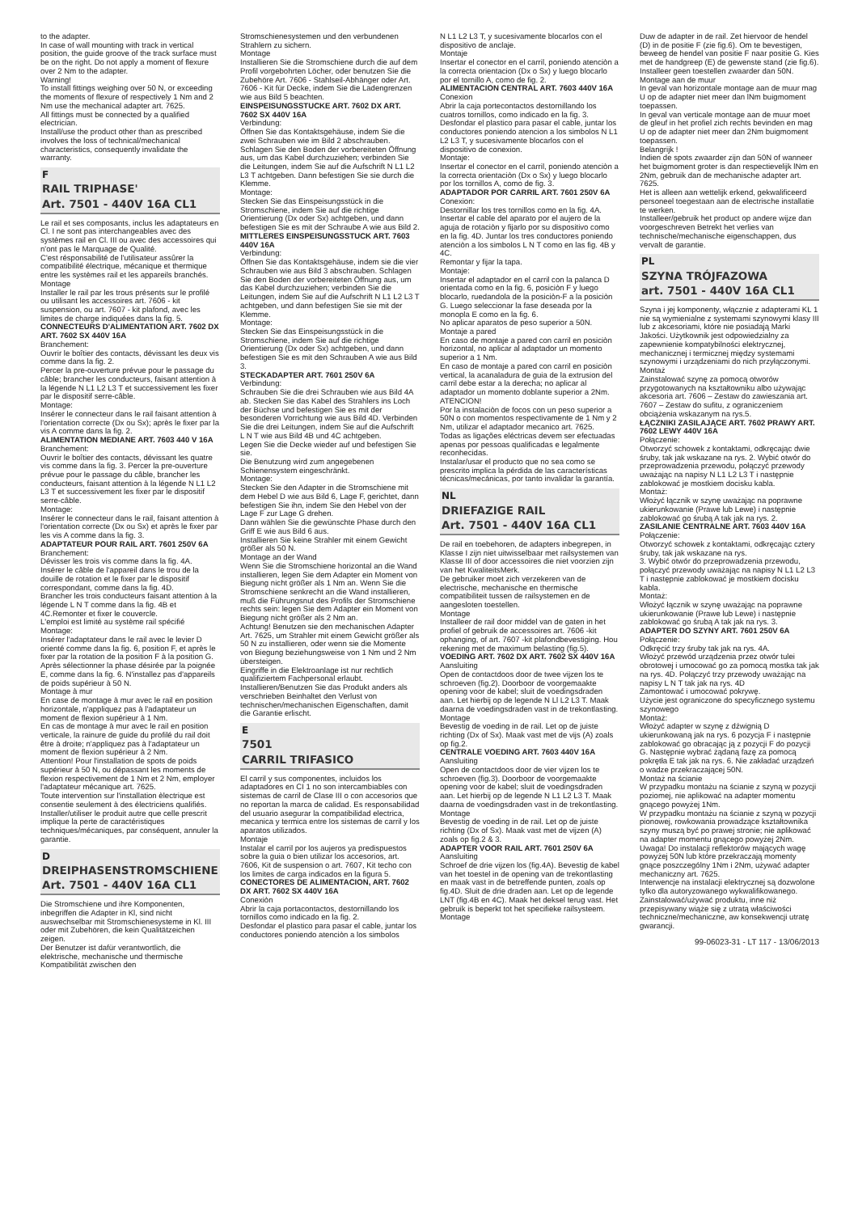to the adapter.
In case of wall mounting with track in vertical position, the guide groove of the track surface must be on the right. Do not apply a moment of flexure over 2 Nm to the adapter.
Warning!
To install fittings weighing over 50 N, or exceeding the moments of flexure of respectively 1 Nm and 2 Nm use the mechanical adapter art. 7625.
All fittings must be connected by a qualified electrician.
Install/use the product other than as prescribed involves the loss of technical/mechanical characteristics, consequently invalidate the warranty.
F
RAIL TRIPHASE'
Art. 7501 - 440V 16A CL1
Le rail et ses composants, inclus les adaptateurs en Cl. I ne sont pas interchangeables avec des systèmes rail en Cl. III ou avec des accessoires qui n'ont pas le Marquage de Qualité.
C'est résponsabilité de l'utilisateur assûrer la compatibilité électrique, mécanique et thermique entre les systèmes rail et les appareils branchés.
Montage
Installer le rail par les trous présents sur le profilé ou utilisant les accessoires art. 7606 - kit suspension, ou art. 7607 - kit plafond, avec les limites de charge indiquées dans la fig. 5.
CONNECTEURS D'ALIMENTATION ART. 7602 DX ART. 7602 SX 440V 16A
Branchement:
Ouvrir le boîtier des contacts, dévissant les deux vis comme dans la fig. 2.
Percer la pre-ouverture prévue pour le passage du câble; brancher les conducteurs, faisant attention à la légende N L1 L2 L3 T et successivement les fixer par le dispositif serre-câble.
Montage:
Insérer le connecteur dans le rail faisant attention à l'orientation correcte (Dx ou Sx); après le fixer par la vis A comme dans la fig. 2.
ALIMENTATION MEDIANE ART. 7603 440 V 16A
Branchement:
Ouvrir le boîtier des contacts, dévissant les quatre vis comme dans la fig. 3. Percer la pre-ouverture prévue pour le passage du câble, brancher les conducteurs, faisant attention à la légende N L1 L2 L3 T et successivement les fixer par le dispositif serre-câble.
Montage:
Insérer le connecteur dans le rail, faisant attention à l'orientation correcte (Dx ou Sx) et après le fixer par les vis A comme dans la fig. 3.
ADAPTATEUR POUR RAIL ART. 7601 250V 6A
Branchement:
Dévisser les trois vis comme dans la fig. 4A.
Insérer le câble de l'appareil dans le trou de la douille de rotation et le fixer par le dispositif correspondant, comme dans la fig. 4D.
Brancher les trois conducteurs faisant attention à la légende L N T comme dans la fig. 4B et 4C.Remonter et fixer le couvercle.
L'emploi est limité au système rail spécifié
Montage:
Insérer l'adaptateur dans le rail avec le levier D orienté comme dans la fig. 6, position F, et après le fixer par la rotation de la position F à la position G. Après sélectionner la phase désirée par la poignée E, comme dans la fig. 6. N'installez pas d'appareils de poids supérieur à 50 N.
Montage à mur
En case de montage à mur avec le rail en position horizontale, n'appliquez pas à l'adaptateur un moment de flexion supérieur à 1 Nm.
En cas de montage à mur avec le rail en position verticale, la rainure de guide du profilé du rail doit être à droite; n'appliquez pas à l'adaptateur un moment de flexion supérieur à 2 Nm.
Attention! Pour l'installation de spots de poids supérieur à 50 N, ou dépassant les moments de flexion respectivement de 1 Nm et 2 Nm, employer l'adaptateur mécanique art. 7625.
Toute intervention sur l'installation èlectrique est consentie seulement à des électriciens qualifiés.
Installer/utiliser le produit autre que celle prescrit implique la perte de caractéristiques techniques/mécaniques, par conséquent, annuler la garantie.
D
DREIPHASENSTROMSCHIENE
Art. 7501 - 440V 16A CL1
Die Stromschiene und ihre Komponenten, inbegriffen die Adapter in Kl, sind nicht auswechselbar mit Stromschienesysteme in Kl. III oder mit Zubehören, die kein Qualitätzeichen zeigen.
Der Benutzer ist dafür verantwortlich, die elektrische, mechanische und thermische Kompatibilität zwischen den
Stromschienesystemen und den verbundenen Strahlern zu sichern.
Montage
Installieren Sie die Stromschiene durch die auf dem Profil vorgebohrten Löcher, oder benutzen Sie die Zubehöre Art. 7606 - Stahlseil-Abhänger oder Art. 7606 - Kit für Decke, indem Sie die Ladengrenzen wie aus Bild 5 beachten.
EINSPEISUNGSSTUCKE ART. 7602 DX ART. 7602 SX 440V 16A
Verbindung:
Öffnen Sie das Kontaktsgehäuse, indem Sie die zwei Schrauben wie im Bild 2 abschrauben. Schlagen Sie den Boden der vorbereiteten Öffnung aus, um das Kabel durchzuziehen; verbinden Sie die Leitungen, indem Sie auf die Aufschrift N L1 L2 L3 T achtgeben. Dann befestigen Sie sie durch die Klemme.
Montage:
Stecken Sie das Einspeisungsstück in die Stromschiene, indem Sie auf die richtige Orientierung (Dx oder Sx) achtgeben, und dann befestigen Sie es mit der Schraube A wie aus Bild 2.
MITTLERES EINSPEISUNGSSTUCK ART. 7603 440V 16A
Verbindung:
Öffnen Sie das Kontaktsgehäuse, indem sie die vier Schrauben wie aus Bild 3 abschrauben. Schlagen Sie den Boden der vorbereiteten Öffnung aus, um das Kabel durchzuziehen; verbinden Sie die Leitungen, indem Sie auf die Aufschrift N L1 L2 L3 T achtgeben, und dann befestigen Sie sie mit der Klemme.
Montage:
Stecken Sie das Einspeisungsstück in die Stromschiene, indem Sie auf die richtige Orientierung (Dx oder Sx) achtgeben, und dann befestigen Sie es mit den Schrauben A wie aus Bild 3.
STECKADAPTER ART. 7601 250V 6A
Verbindung:
Schrauben Sie die drei Schrauben wie aus Bild 4A ab. Stecken Sie das Kabel des Strahlers ins Loch der Büchse und befestigen Sie es mit der besonderen Vorrichtung wie aus Bild 4D. Verbinden Sie die drei Leitungen, indem Sie auf die Aufschrift L N T wie aus Bild 4B und 4C achtgeben.
Legen Sie die Decke wieder auf und befestigen Sie sie.
Die Benutzung wird zum angegebenen Schienensystem eingeschränkt.
Montage:
Stecken Sie den Adapter in die Stromschiene mit dem Hebel D wie aus Bild 6, Lage F, gerichtet, dann befestigen Sie ihn, indem Sie den Hebel von der Lage F zur Lage G drehen.
Dann wählen Sie die gewünschte Phase durch den Griff E wie aus Bild 6 aus.
Installieren Sie keine Strahler mit einem Gewicht größer als 50 N.
Montage an der Wand
Wenn Sie die Stromschiene horizontal an die Wand installieren, legen Sie dem Adapter ein Moment von Biegung nicht größer als 1 Nm an. Wenn Sie die Stromschiene senkrecht an die Wand installieren, muß die Führungsnut des Profils der Stromschiene rechts sein: legen Sie dem Adapter ein Moment von Biegung nicht größer als 2 Nm an.
Achtung! Benutzen sie den mechanischen Adapter Art. 7625, um Strahler mit einem Gewicht größer als 50 N zu installieren, oder wenn sie die Momente von Biegung beziehungsweise von 1 Nm und 2 Nm übersteigen.
Eingriffe in die Elektroanlage ist nur rechtlich qualifiziertem Fachpersonal erlaubt.
Installieren/Benutzen Sie das Produkt anders als verschrieben Beinhaltet den Verlust von technischen/mechanischen Eigenschaften, damit die Garantie erlischt.
E
7501
CARRIL TRIFASICO
El carril y sus componentes, incluidos los adaptadores en CI 1 no son intercambiables con sistemas de carril de Clase III o con accesorios que no reportan la marca de calidad. Es responsabilidad del usuario asegurar la compatibilidad electrica, mecanica y termica entre los sistemas de carril y los aparatos utilizados.
Montaje
Instalar el carril por los aujeros ya predispuestos sobre la guia o bien utilizar los accesorios, art. 7606, Kit de suspension o art. 7607, Kit techo con los limites de carga indicados en la figura 5.
CONECTORES DE ALIMENTACION, ART. 7602 DX ART. 7602 SX 440V 16A
Conexiòn
Abrir la caja portacontactos, destornillando los tornillos como indicado en la fig. 2.
Desfondar el plastico para pasar el cable, juntar los conductores poniendo atenciòn a los simbolos
N L1 L2 L3 T, y sucesivamente blocarlos con el dispositivo de anclaje.
Montaje
Insertar el conector en el carril, poniendo atenciòn a la correcta orientacion (Dx o Sx) y luego blocarlo por el tornillo A, como de fig. 2.
ALIMENTACION CENTRAL ART. 7603 440V 16A
Conexion
Abrir la caja portecontactos destornillando los cuatros tornillos, como indicado en la fig. 3.
Desfondar el plastico para pasar el cable, juntar los conductores poniendo atencion a los simbolos N L1 L2 L3 T, y sucesivamente blocarlos con el dispositivo de conexion.
Montaje:
Insertar el conector en el carril, poniendo atenciòn a la correcta orientaciòn (Dx o Sx) y luego blocarlo por los tornillos A, como de fig. 3.
ADAPTADOR POR CARRIL ART. 7601 250V 6A
Conexion:
Destornillar los tres tornillos como en la fig. 4A. Insertar el cable del aparato por el aujero de la aguja de rotaciòn y fijarlo por su dispositivo como en la fig. 4D. Juntar los tres conductores poniendo atenciòn a los simbolos L N T como en las fig. 4B y 4C.
Remontar y fijar la tapa.
Montaje:
Insertar el adaptador en el carril con la palanca D orientada como en la fig. 6, posiciòn F y luego blocarlo, ruedandola de la posiciòn-F a la posiciòn G. Luego seleccionar la fase deseada por la monopla E como en la fig. 6.
No aplicar aparatos de peso superior a 50N.
Montaje a pared
En caso de montaje a pared con carril en posiciòn horizontal, no aplicar al adaptador un momento superior a 1 Nm.
En caso de montaje a pared con carril en posiciòn vertical, la acanaladura de guia de la extrusion del carril debe estar a la derecha; no aplicar al adaptador un momento doblante superior a 2Nm.
ATENCION!
Por la instalaciòn de focos con un peso superior a 50N o con momentos respectivamente de 1 Nm y 2 Nm, utilizar el adaptador mecanico art. 7625.
Todas as ligações eléctricas devem ser efectuadas apenas por pessoas qualificadas e legalmente reconhecidas.
Instalar/usar el producto que no sea como se prescrito implica la pérdida de las características técnicas/mecánicas, por tanto invalidar la garantía.
NL
DRIEFAZIGE RAIL
Art. 7501 - 440V 16A CL1
De rail en toebehoren, de adapters inbegrepen, in Klasse I zijn niet uitwisselbaar met railsystemen van Klasse III of door accessoires die niet voorzien zijn van het KwaliteitsMerk.
De gebruiker moet zich verzekeren van de electrische, mechanische en thermische compatibiliteit tussen de railsystemen en de aangesloten toestellen.
Montage
Installeer de rail door middel van de gaten in het profiel of gebruik de accessoires art. 7606 -kit ophanging, of art. 7607 -kit plafondbevestiging. Hou rekening met de maximum belasting (fig.5).
VOEDING ART. 7602 DX ART. 7602 SX 440V 16A
Aansluiting
Open de contactdoos door de twee vijzen los te schroeven (fig.2). Doorboor de voorgemaakte opening voor de kabel; sluit de voedingsdraden aan. Let hierbij op de legende N Ll L2 L3 T. Maak daarna de voedingsdraden vast in de trekontlasting.
Montage
Bevestig de voeding in de rail. Let op de juiste richting (Dx of Sx). Maak vast met de vijs (A) zoals op fig.2.
CENTRALE VOEDING ART. 7603 440V 16A
Aansluiting
Open de contactdoos door de vier vijzen los te schroeven (fig.3). Doorboor de voorgemaakte opening voor de kabel; sluit de voedingsdraden aan. Let hierbij op de legende N L1 L2 L3 T. Maak daarna de voedingsdraden vast in de trekontlasting.
Montage
Bevestig de voeding in de rail. Let op de juiste richting (Dx of Sx). Maak vast met de vijzen (A) zoals op fig.2 & 3.
ADAPTER VOOR RAIL ART. 7601 250V 6A
Aansluiting
Schroef de drie vijzen los (fig.4A). Bevestig de kabel van het toestel in de opening van de trekontlasting
en maak vast in de betreffende punten, zoals op fig.4D. Sluit de drie draden aan. Let op de legende LNT (fig.4B en 4C). Maak het deksel terug vast. Het gebruik is beperkt tot het specifieke railsysteem.
Montage
Duw de adapter in de rail. Zet hiervoor de hendel (D) in de positie F (zie fig.6). Om te bevestigen, beweeg de hendel van positie F naar positie G. Kies met de handgreep (E) de gewenste stand (zie fig.6). Installeer geen toestellen zwaarder dan 50N.
Montage aan de muur
In geval van horizontale montage aan de muur mag U op de adapter niet meer dan lNm buigmoment toepassen.
In geval van verticale montage aan de muur moet de gleuf in het profiel zich rechts bevinden en mag U op de adapter niet meer dan 2Nm buigmoment toepassen.
Belangrijk !
Indien de spots zwaarder zijn dan 50N of wanneer het buigmoment groter is dan respectievelijk lNm en 2Nm, gebruik dan de mechanische adapter art. 7625.
Het is alleen aan wettelijk erkend, gekwalificeerd personeel toegestaan aan de electrische installatie te werken.
Installeer/gebruik het product op andere wijze dan voorgeschreven Betrekt het verlies van technische/mechanische eigenschappen, dus vervalt de garantie.
PL
SZYNA TRÓJFAZOWA
art. 7501 - 440V 16A CL1
Szyna i jej komponenty, włącznie z adapterami KL 1 nie są wymienialne z systemami szynowymi klasy III lub z akcesoriami, które nie posiadają Marki Jakości. Użytkownik jest odpowiedzialny za zapewnienie kompatybilności elektrycznej, mechanicznej i termicznej między systemami szynowymi i urządzeniami do nich przyłączonymi.
Montaż
Zainstalować szynę za pomocą otworów przygotowanych na kształtowniku albo używając akcesoria art. 7606 – Zestaw do zawieszania art. 7607 – Zestaw do sufitu, z ograniczeniem obciążenia wskazanym na rys.5.
ŁĄCZNIKI ZASILAJĄCE ART. 7602 PRAWY ART. 7602 LEWY 440V 16A
Połączenie:
Otworzyć schowek z kontaktami, odkręcając dwie śruby, tak jak wskazane na rys. 2. Wybić otwór do przeprowadzenia przewodu, połączyć przewody uważając na napisy N L1 L2 L3 T i następnie zablokować je mostkiem docisku kabla.
Montaż:
Włożyć łącznik w szynę uważając na poprawne ukierunkowanie (Prawe lub Lewe) i następnie zablokować go śrubą A tak jak na rys. 2.
ZASILANIE CENTRALNE ART. 7603 440V 16A
Połączenie:
Otworzyć schowek z kontaktami, odkręcając cztery śruby, tak jak wskazane na rys.
3. Wybić otwór do przeprowadzenia przewodu, połączyć przewody uważając na napisy N L1 L2 L3 T i następnie zablokować je mostkiem docisku kabla.
Montaż:
Włożyć łącznik w szynę uważając na poprawne ukierunkowanie (Prawe lub Lewe) i następnie zablokować go śrubą A tak jak na rys. 3.
ADAPTER DO SZYNY ART. 7601 250V 6A
Połączenie:
Odkręcić trzy śruby tak jak na rys. 4A.
Włożyć przewód urządzenia przez otwór tulei obrotowej i umocować go za pomocą mostka tak jak na rys. 4D. Połączyć trzy przewody uważając na napisy L N T tak jak na rys. 4D
Zamontować i umocować pokrywę.
Użycie jest ograniczone do specyficznego systemu szynowego
Montaż:
Włożyć adapter w szynę z dźwignią D ukierunkowaną jak na rys. 6 pozycja F i następnie zablokować go obracając ją z pozycji F do pozycji G. Następnie wybrać żądaną fazę za pomocą pokrętła E tak jak na rys. 6. Nie zakładać urządzeń o wadze przekraczającej 50N.
Montaż na ścianie
W przypadku montażu na ścianie z szyną w pozycji poziomej, nie aplikować na adapter momentu gnącego powyżej 1Nm.
W przypadku montażu na ścianie z szyną w pozycji pionowej, rowkowania prowadzące kształtownika szyny muszą być po prawej stronie; nie aplikować na adapter momentu gnącego powyżej 2Nm.
Uwaga! Do instalacji reflektorów mających wagę powyżej 50N lub które przekraczają momenty gnące poszczególny 1Nm i 2Nm, używać adapter mechaniczny art. 7625.
Interwencje na instalacji elektrycznej są dozwolone tylko dla autoryzowanego wykwalifikowanego.
Zainstalować/używać produktu, inne niż przepisywany wiąże się z utratą właściwości techniczne/mechaniczne, aw konsekwencji utratę gwarancji.
99-06023-31 - LT 117 - 13/06/2013